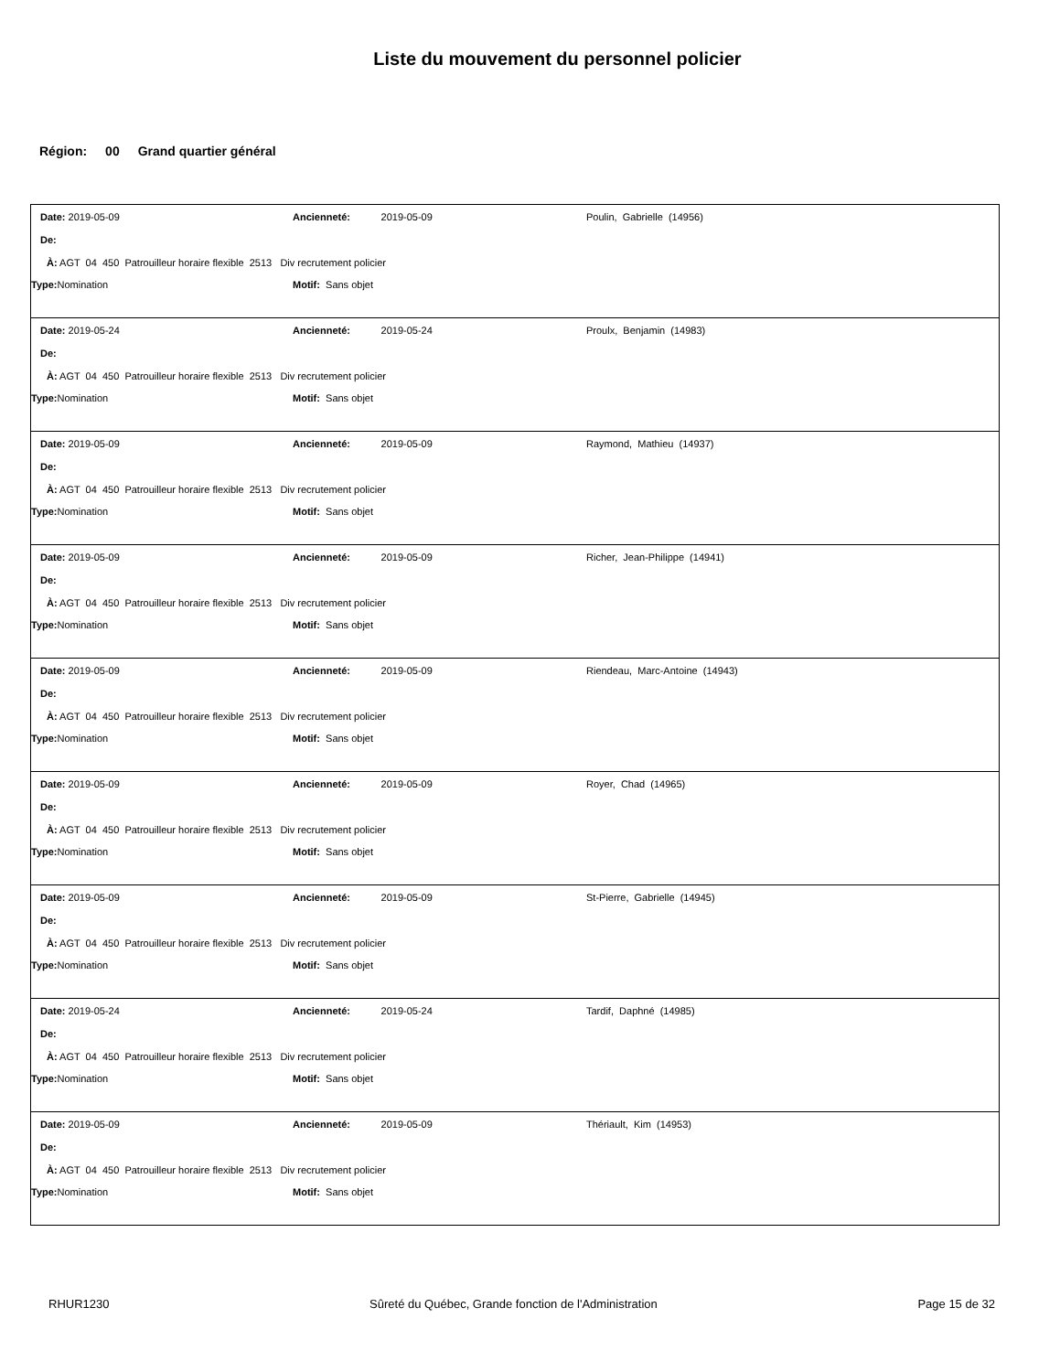Liste du mouvement du personnel policier
Région: 00 Grand quartier général
| Date: 2019-05-09 | Ancienneté: 2019-05-09 | Poulin, Gabrielle (14956) |
| De: | | |
| À: AGT 04 450 Patrouilleur horaire flexible 2513 Div recrutement policier | | |
| Type: Nomination | Motif: Sans objet | |
| Date: 2019-05-24 | Ancienneté: 2019-05-24 | Proulx, Benjamin (14983) |
| De: | | |
| À: AGT 04 450 Patrouilleur horaire flexible 2513 Div recrutement policier | | |
| Type: Nomination | Motif: Sans objet | |
| Date: 2019-05-09 | Ancienneté: 2019-05-09 | Raymond, Mathieu (14937) |
| De: | | |
| À: AGT 04 450 Patrouilleur horaire flexible 2513 Div recrutement policier | | |
| Type: Nomination | Motif: Sans objet | |
| Date: 2019-05-09 | Ancienneté: 2019-05-09 | Richer, Jean-Philippe (14941) |
| De: | | |
| À: AGT 04 450 Patrouilleur horaire flexible 2513 Div recrutement policier | | |
| Type: Nomination | Motif: Sans objet | |
| Date: 2019-05-09 | Ancienneté: 2019-05-09 | Riendeau, Marc-Antoine (14943) |
| De: | | |
| À: AGT 04 450 Patrouilleur horaire flexible 2513 Div recrutement policier | | |
| Type: Nomination | Motif: Sans objet | |
| Date: 2019-05-09 | Ancienneté: 2019-05-09 | Royer, Chad (14965) |
| De: | | |
| À: AGT 04 450 Patrouilleur horaire flexible 2513 Div recrutement policier | | |
| Type: Nomination | Motif: Sans objet | |
| Date: 2019-05-09 | Ancienneté: 2019-05-09 | St-Pierre, Gabrielle (14945) |
| De: | | |
| À: AGT 04 450 Patrouilleur horaire flexible 2513 Div recrutement policier | | |
| Type: Nomination | Motif: Sans objet | |
| Date: 2019-05-24 | Ancienneté: 2019-05-24 | Tardif, Daphné (14985) |
| De: | | |
| À: AGT 04 450 Patrouilleur horaire flexible 2513 Div recrutement policier | | |
| Type: Nomination | Motif: Sans objet | |
| Date: 2019-05-09 | Ancienneté: 2019-05-09 | Thériault, Kim (14953) |
| De: | | |
| À: AGT 04 450 Patrouilleur horaire flexible 2513 Div recrutement policier | | |
| Type: Nomination | Motif: Sans objet | |
RHUR1230 Sûreté du Québec, Grande fonction de l'Administration Page 15 de 32